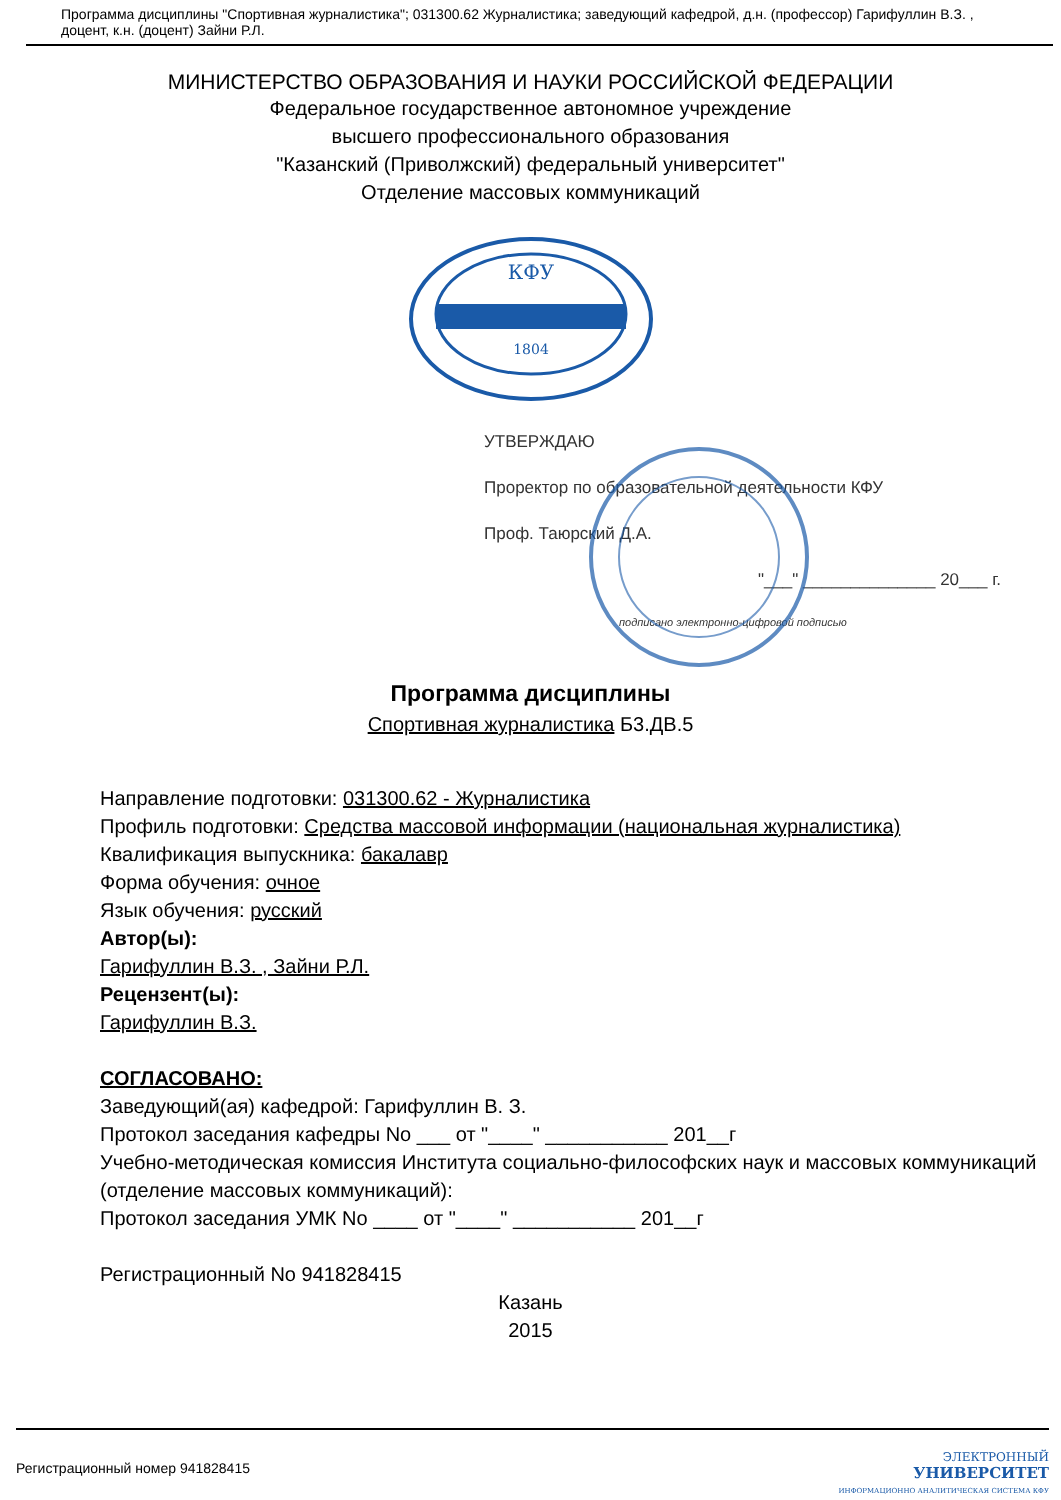Программа дисциплины "Спортивная журналистика"; 031300.62 Журналистика; заведующий кафедрой, д.н. (профессор) Гарифуллин В.З. , доцент, к.н. (доцент) Зайни Р.Л.
МИНИСТЕРСТВО ОБРАЗОВАНИЯ И НАУКИ РОССИЙСКОЙ ФЕДЕРАЦИИ
Федеральное государственное автономное учреждение
высшего профессионального образования
"Казанский (Приволжский) федеральный университет"
Отделение массовых коммуникаций
КФУ
1804
УТВЕРЖДАЮ
Проректор по образовательной деятельности КФУ
Проф. Таюрский Д.А.
"___" ______________ 20___ г.
подписано электронно-цифровой подписью
Программа дисциплины
Спортивная журналистика Б3.ДВ.5
Направление подготовки: 031300.62 - Журналистика
Профиль подготовки: Средства массовой информации (национальная журналистика)
Квалификация выпускника: бакалавр
Форма обучения: очное
Язык обучения: русский
Автор(ы):
Гарифуллин В.З. , Зайни Р.Л.
Рецензент(ы):
Гарифуллин В.З.
СОГЛАСОВАНО:
Заведующий(ая) кафедрой: Гарифуллин В. З.
Протокол заседания кафедры No ___ от "____" ___________ 201__г
Учебно-методическая комиссия Института социально-философских наук и массовых коммуникаций (отделение массовых коммуникаций):
Протокол заседания УМК No ____ от "____" ___________ 201__г
Регистрационный No 941828415
Казань
2015
Регистрационный номер 941828415 ЭЛЕКТРОННЫЙ
УНИВЕРСИТЕТ
ИНФОРМАЦИОННО АНАЛИТИЧЕСКАЯ СИСТЕМА КФУ